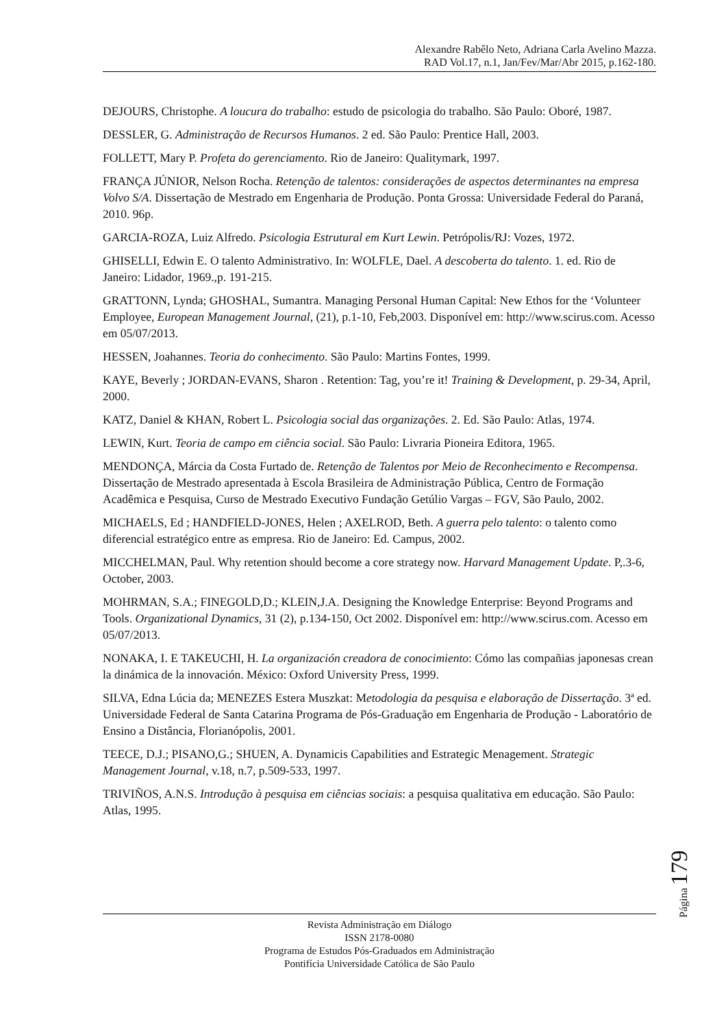Alexandre Rabêlo Neto, Adriana Carla Avelino Mazza.
RAD Vol.17, n.1, Jan/Fev/Mar/Abr 2015, p.162-180.
DEJOURS, Christophe. A loucura do trabalho: estudo de psicologia do trabalho. São Paulo: Oboré, 1987.
DESSLER, G. Administração de Recursos Humanos. 2 ed. São Paulo: Prentice Hall, 2003.
FOLLETT, Mary P. Profeta do gerenciamento. Rio de Janeiro: Qualitymark, 1997.
FRANÇA JÚNIOR, Nelson Rocha. Retenção de talentos: considerações de aspectos determinantes na empresa Volvo S/A. Dissertação de Mestrado em Engenharia de Produção. Ponta Grossa: Universidade Federal do Paraná, 2010. 96p.
GARCIA-ROZA, Luiz Alfredo. Psicologia Estrutural em Kurt Lewin. Petrópolis/RJ: Vozes, 1972.
GHISELLI, Edwin E. O talento Administrativo. In: WOLFLE, Dael. A descoberta do talento. 1. ed. Rio de Janeiro: Lidador, 1969.,p. 191-215.
GRATTONN, Lynda; GHOSHAL, Sumantra. Managing Personal Human Capital: New Ethos for the ‘Volunteer Employee, European Management Journal, (21), p.1-10, Feb,2003. Disponível em: http://www.scirus.com. Acesso em 05/07/2013.
HESSEN, Joahannes. Teoria do conhecimento. São Paulo: Martins Fontes, 1999.
KAYE, Beverly ; JORDAN-EVANS, Sharon . Retention: Tag, you’re it! Training & Development, p. 29-34, April, 2000.
KATZ, Daniel & KHAN, Robert L. Psicologia social das organizações. 2. Ed. São Paulo: Atlas, 1974.
LEWIN, Kurt. Teoria de campo em ciência social. São Paulo: Livraria Pioneira Editora, 1965.
MENDONÇA, Márcia da Costa Furtado de. Retenção de Talentos por Meio de Reconhecimento e Recompensa. Dissertação de Mestrado apresentada à Escola Brasileira de Administração Pública, Centro de Formação Acadêmica e Pesquisa, Curso de Mestrado Executivo Fundação Getúlio Vargas – FGV, São Paulo, 2002.
MICHAELS, Ed ; HANDFIELD-JONES, Helen ; AXELROD, Beth. A guerra pelo talento: o talento como diferencial estratégico entre as empresa. Rio de Janeiro: Ed. Campus, 2002.
MICCHELMAN, Paul. Why retention should become a core strategy now. Harvard Management Update. P,.3-6, October, 2003.
MOHRMAN, S.A.; FINEGOLD,D.; KLEIN,J.A. Designing the Knowledge Enterprise: Beyond Programs and Tools. Organizational Dynamics, 31 (2), p.134-150, Oct 2002. Disponível em: http://www.scirus.com. Acesso em 05/07/2013.
NONAKA, I. E TAKEUCHI, H. La organización creadora de conocimiento: Cómo las compañias japonesas crean la dinámica de la innovación. México: Oxford University Press, 1999.
SILVA, Edna Lúcia da; MENEZES Estera Muszkat: Metodologia da pesquisa e elaboração de Dissertação. 3ª ed. Universidade Federal de Santa Catarina Programa de Pós-Graduação em Engenharia de Produção - Laboratório de Ensino a Distância, Florianópolis, 2001.
TEECE, D.J.; PISANO,G.; SHUEN, A. Dynamicis Capabilities and Estrategic Menagement. Strategic Management Journal, v.18, n.7, p.509-533, 1997.
TRIVIÑOS, A.N.S. Introdução à pesquisa em ciências sociais: a pesquisa qualitativa em educação. São Paulo: Atlas, 1995.
Página 179
Revista Administração em Diálogo
ISSN 2178-0080
Programa de Estudos Pós-Graduados em Administração
Pontifícia Universidade Católica de São Paulo